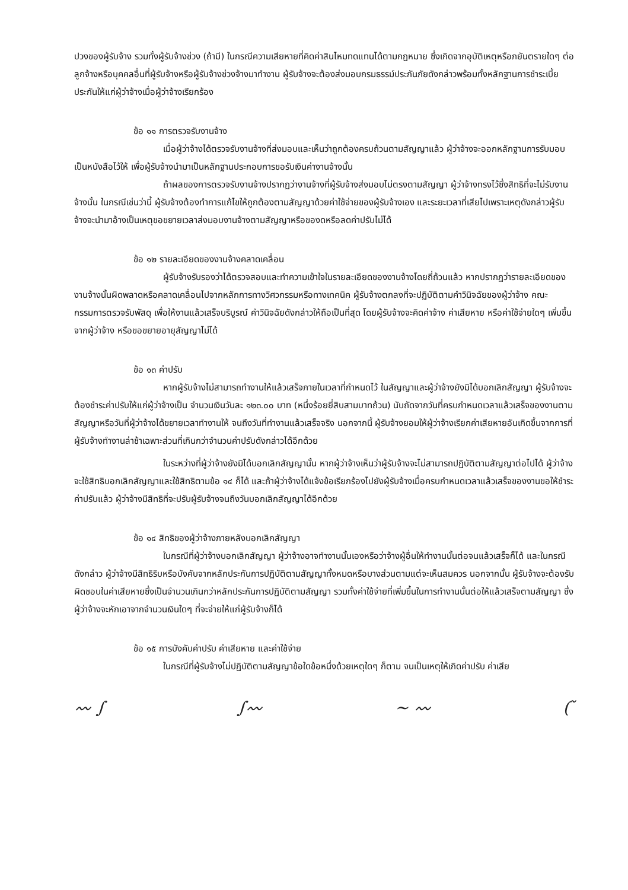ปวงของผู้รับจ้าง รวมทั้งผู้รับจ้างช่วง (ถ้ามี) ในกรณีความเสียหายที่คิดค่าสินไหมทดแทนได้ตามกฎหมาย ซึ่งเกิดจากอุบัติเหตุหรือภยันตรายใดๆ ต่อลูกจ้างหรือบุคคลอื่นที่ผู้รับจ้างหรือผู้รับจ้างช่วงจ้างมาทำงาน ผู้รับจ้างจะต้องส่งมอบกรมธรรม์ประกันภัยดังกล่าวพร้อมทั้งหลักฐานการชำระเบี้ยประกันให้แก่ผู้ว่าจ้างเมื่อผู้ว่าจ้างเรียกร้อง
ข้อ ๑๑ การตรวจรับงานจ้าง
เมื่อผู้ว่าจ้างได้ตรวจรับงานจ้างที่ส่งมอบและเห็นว่าถูกต้องครบถ้วนตามสัญญาแล้ว ผู้ว่าจ้างจะออกหลักฐานการรับมอบเป็นหนังสือไว้ให้ เพื่อผู้รับจ้างนำมาเป็นหลักฐานประกอบการขอรับเงินค่างานจ้างนั้น
ถ้าผลของการตรวจรับงานจ้างปรากฏว่างานจ้างที่ผู้รับจ้างส่งมอบไม่ตรงตามสัญญา ผู้ว่าจ้างทรงไว้ซึ่งสิทธิที่จะไม่รับงานจ้างนั้น ในกรณีเช่นว่านี้ ผู้รับจ้างต้องทำการแก้ไขให้ถูกต้องตามสัญญาด้วยค่าใช้จ่ายของผู้รับจ้างเอง และระยะเวลาที่เสียไปเพราะเหตุดังกล่าวผู้รับจ้างจะนำมาอ้างเป็นเหตุขอขยายเวลาส่งมอบงานจ้างตามสัญญาหรือของดหรือลดค่าปรับไม่ได้
ข้อ ๑๒ รายละเอียดของงานจ้างคลาดเคลื่อน
ผู้รับจ้างรับรองว่าได้ตรวจสอบและทำความเข้าใจในรายละเอียดของงานจ้างโดยถี่ถ้วนแล้ว หากปรากฏว่ารายละเอียดของงานจ้างนั้นผิดพลาดหรือคลาดเคลื่อนไปจากหลักการทางวิศวกรรมหรือทางเทคนิค ผู้รับจ้างตกลงที่จะปฏิบัติตามคำวินิจฉัยของผู้ว่าจ้าง คณะกรรมการตรวจรับพัสดุ เพื่อให้งานแล้วเสร็จบริบูรณ์ คำวินิจฉัยดังกล่าวให้ถือเป็นที่สุด โดยผู้รับจ้างจะคิดค่าจ้าง ค่าเสียหาย หรือค่าใช้จ่ายใดๆ เพิ่มขึ้นจากผู้ว่าจ้าง หรือขอขยายอายุสัญญาไม่ได้
ข้อ ๑๓ ค่าปรับ
หากผู้รับจ้างไม่สามารถทำงานให้แล้วเสร็จภายในเวลาที่กำหนดไว้ ในสัญญาและผู้ว่าจ้างยังมิได้บอกเลิกสัญญา ผู้รับจ้างจะต้องชำระค่าปรับให้แก่ผู้ว่าจ้างเป็น จำนวนเงินวันละ ๑๒๓.๐๐ บาท (หนึ่งร้อยยี่สิบสามบาทถ้วน) นับถัดจากวันที่ครบกำหนดเวลาแล้วเสร็จของงานตามสัญญาหรือวันที่ผู้ว่าจ้างได้ขยายเวลาทำงานให้ จนถึงวันที่ทำงานแล้วเสร็จจริง นอกจากนี้ ผู้รับจ้างยอมให้ผู้ว่าจ้างเรียกค่าเสียหายอันเกิดขึ้นจากการที่ผู้รับจ้างทำงานล่าช้าเฉพาะส่วนที่เกินกว่าจำนวนค่าปรับดังกล่าวได้อีกด้วย
ในระหว่างที่ผู้ว่าจ้างยังมิได้บอกเลิกสัญญานั้น หากผู้ว่าจ้างเห็นว่าผู้รับจ้างจะไม่สามารถปฏิบัติตามสัญญาต่อไปได้ ผู้ว่าจ้างจะใช้สิทธิบอกเลิกสัญญาและใช้สิทธิตามข้อ ๑๔ ก็ได้ และถ้าผู้ว่าจ้างได้แจ้งข้อเรียกร้องไปยังผู้รับจ้างเมื่อครบกำหนดเวลาแล้วเสร็จของงานขอให้ชำระค่าปรับแล้ว ผู้ว่าจ้างมีสิทธิที่จะปรับผู้รับจ้างจนถึงวันบอกเลิกสัญญาได้อีกด้วย
ข้อ ๑๔ สิทธิของผู้ว่าจ้างภายหลังบอกเลิกสัญญา
ในกรณีที่ผู้ว่าจ้างบอกเลิกสัญญา ผู้ว่าจ้างอาจทำงานนั้นเองหรือว่าจ้างผู้อื่นให้ทำงานนั้นต่อจนแล้วเสร็จก็ได้ และในกรณีดังกล่าว ผู้ว่าจ้างมีสิทธิริบหรือบังคับจากหลักประกันการปฏิบัติตามสัญญาทั้งหมดหรือบางส่วนตามแต่จะเห็นสมควร นอกจากนั้น ผู้รับจ้างจะต้องรับผิดชอบในค่าเสียหายซึ่งเป็นจำนวนเกินกว่าหลักประกันการปฏิบัติตามสัญญา รวมทั้งค่าใช้จ่ายที่เพิ่มขึ้นในการทำงานนั้นต่อให้แล้วเสร็จตามสัญญา ซึ่งผู้ว่าจ้างจะหักเอาจากจำนวนเงินใดๆ ที่จะจ่ายให้แก่ผู้รับจ้างก็ได้
ข้อ ๑๕ การบังคับค่าปรับ ค่าเสียหาย และค่าใช้จ่าย
ในกรณีที่ผู้รับจ้างไม่ปฏิบัติตามสัญญาข้อใดข้อหนึ่งด้วยเหตุใดๆ ก็ตาม จนเป็นเหตุให้เกิดค่าปรับ ค่าเสีย
〰 ∫ ∫〰 ~ 〰 ( ̃